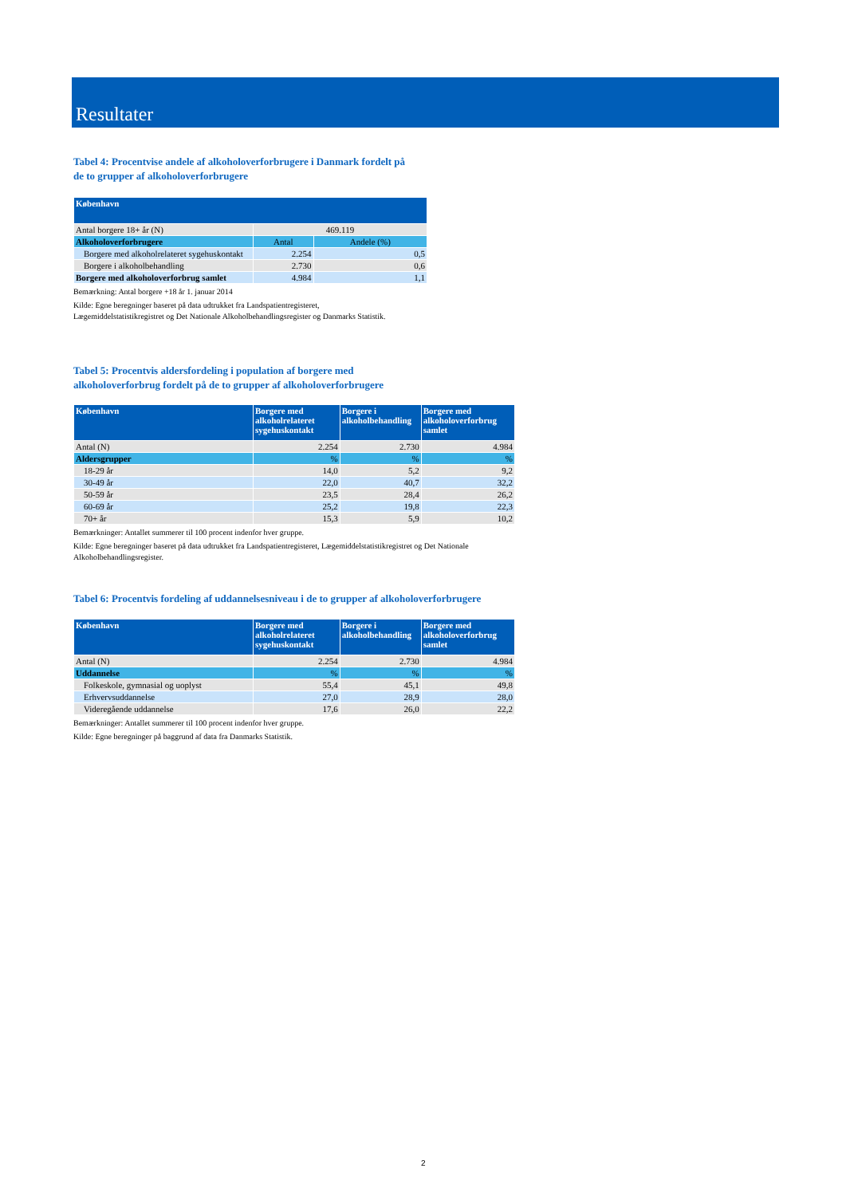Resultater
Tabel 4: Procentvise andele af alkoholoverforbrugere i Danmark fordelt på
de to grupper af alkoholoverforbrugere
| København | | |
| --- | --- | --- |
| Antal borgere 18+ år (N) | 469.119 | |
| Alkoholoverforbrugere | Antal | Andele (%) |
| Borgere med alkoholrelateret sygehuskontakt | 2.254 | 0,5 |
| Borgere i alkoholbehandling | 2.730 | 0,6 |
| Borgere med alkoholoverforbrug samlet | 4.984 | 1,1 |
Bemærkning: Antal borgere +18 år 1. januar 2014
Kilde: Egne beregninger baseret på data udtrukket fra Landspatientregisteret,
Lægemiddelstatistikregistret og Det Nationale Alkoholbehandlingsregister og Danmarks Statistik.
Tabel 5: Procentvis aldersfordeling i population af borgere med
alkoholoverforbrug fordelt på de to grupper af alkoholoverforbrugere
| København | Borgere med alkoholrelateret sygehuskontakt | Borgere i alkoholbehandling | Borgere med alkoholoverforbrug samlet |
| --- | --- | --- | --- |
| Antal (N) | 2.254 | 2.730 | 4.984 |
| Aldersgrupper | % | % | % |
| 18-29 år | 14,0 | 5,2 | 9,2 |
| 30-49 år | 22,0 | 40,7 | 32,2 |
| 50-59 år | 23,5 | 28,4 | 26,2 |
| 60-69 år | 25,2 | 19,8 | 22,3 |
| 70+ år | 15,3 | 5,9 | 10,2 |
Bemærkninger: Antallet summerer til 100 procent indenfor hver gruppe.
Kilde: Egne beregninger baseret på data udtrukket fra Landspatientregisteret, Lægemiddelstatistikregistret og Det Nationale
Alkoholbehandlingsregister.
Tabel 6: Procentvis fordeling af uddannelsesniveau i de to grupper af alkoholoverforbrugere
| København | Borgere med alkoholrelateret sygehuskontakt | Borgere i alkoholbehandling | Borgere med alkoholoverforbrug samlet |
| --- | --- | --- | --- |
| Antal (N) | 2.254 | 2.730 | 4.984 |
| Uddannelse | % | % | % |
| Folkeskole, gymnasial og uoplyst | 55,4 | 45,1 | 49,8 |
| Erhvervsuddannelse | 27,0 | 28,9 | 28,0 |
| Videregående uddannelse | 17,6 | 26,0 | 22,2 |
Bemærkninger: Antallet summerer til 100 procent indenfor hver gruppe.
Kilde: Egne beregninger på baggrund af data fra Danmarks Statistik.
2